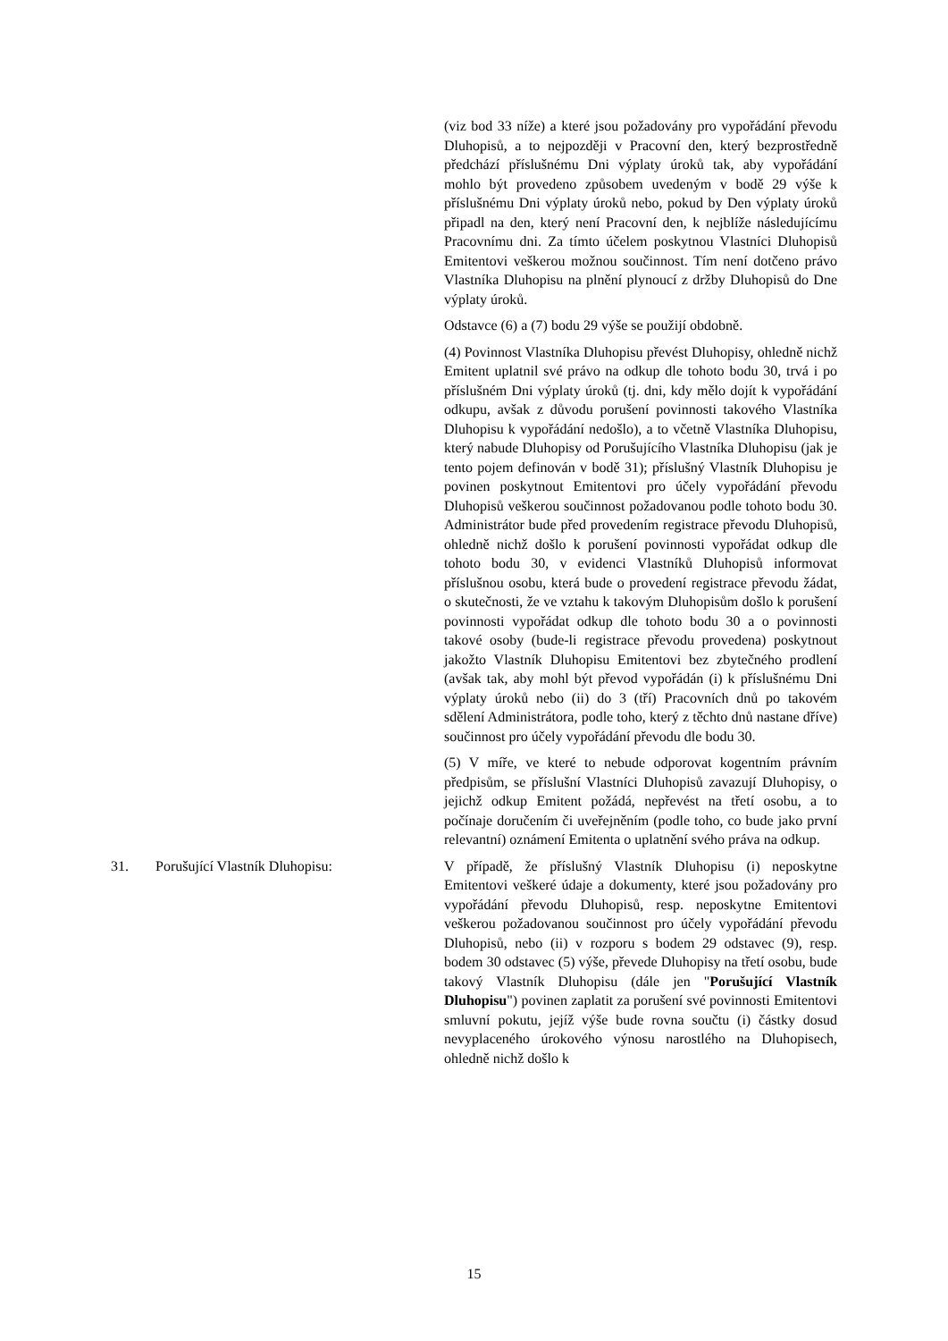(viz bod 33 níže) a které jsou požadovány pro vypořádání převodu Dluhopisů, a to nejpozději v Pracovní den, který bezprostředně předchází příslušnému Dni výplaty úroků tak, aby vypořádání mohlo být provedeno způsobem uvedeným v bodě 29 výše k příslušnému Dni výplaty úroků nebo, pokud by Den výplaty úroků připadl na den, který není Pracovní den, k nejblíže následujícímu Pracovnímu dni. Za tímto účelem poskytnou Vlastníci Dluhopisů Emitentovi veškerou možnou součinnost. Tím není dotčeno právo Vlastníka Dluhopisu na plnění plynoucí z držby Dluhopisů do Dne výplaty úroků.
Odstavce (6) a (7) bodu 29 výše se použijí obdobně.
(4) Povinnost Vlastníka Dluhopisu převést Dluhopisy, ohledně nichž Emitent uplatnil své právo na odkup dle tohoto bodu 30, trvá i po příslušném Dni výplaty úroků (tj. dni, kdy mělo dojít k vypořádání odkupu, avšak z důvodu porušení povinnosti takového Vlastníka Dluhopisu k vypořádání nedošlo), a to včetně Vlastníka Dluhopisu, který nabude Dluhopisy od Porušujícího Vlastníka Dluhopisu (jak je tento pojem definován v bodě 31); příslušný Vlastník Dluhopisu je povinen poskytnout Emitentovi pro účely vypořádání převodu Dluhopisů veškerou součinnost požadovanou podle tohoto bodu 30. Administrátor bude před provedením registrace převodu Dluhopisů, ohledně nichž došlo k porušení povinnosti vypořádat odkup dle tohoto bodu 30, v evidenci Vlastníků Dluhopisů informovat příslušnou osobu, která bude o provedení registrace převodu žádat, o skutečnosti, že ve vztahu k takovým Dluhopisům došlo k porušení povinnosti vypořádat odkup dle tohoto bodu 30 a o povinnosti takové osoby (bude-li registrace převodu provedena) poskytnout jakožto Vlastník Dluhopisu Emitentovi bez zbytečného prodlení (avšak tak, aby mohl být převod vypořádán (i) k příslušnému Dni výplaty úroků nebo (ii) do 3 (tří) Pracovních dnů po takovém sdělení Administrátora, podle toho, který z těchto dnů nastane dříve) součinnost pro účely vypořádání převodu dle bodu 30.
(5) V míře, ve které to nebude odporovat kogentním právním předpisům, se příslušní Vlastníci Dluhopisů zavazují Dluhopisy, o jejichž odkup Emitent požádá, nepřevést na třetí osobu, a to počínaje doručením či uveřejněním (podle toho, co bude jako první relevantní) oznámení Emitenta o uplatnění svého práva na odkup.
31. Porušující Vlastník Dluhopisu: V případě, že příslušný Vlastník Dluhopisu (i) neposkytne Emitentovi veškeré údaje a dokumenty, které jsou požadovány pro vypořádání převodu Dluhopisů, resp. neposkytne Emitentovi veškerou požadovanou součinnost pro účely vypořádání převodu Dluhopisů, nebo (ii) v rozporu s bodem 29 odstavec (9), resp. bodem 30 odstavec (5) výše, převede Dluhopisy na třetí osobu, bude takový Vlastník Dluhopisu (dále jen "Porušující Vlastník Dluhopisu") povinen zaplatit za porušení své povinnosti Emitentovi smluvní pokutu, jejíž výše bude rovna součtu (i) částky dosud nevyplaceného úrokového výnosu narostlého na Dluhopisech, ohledně nichž došlo k
15